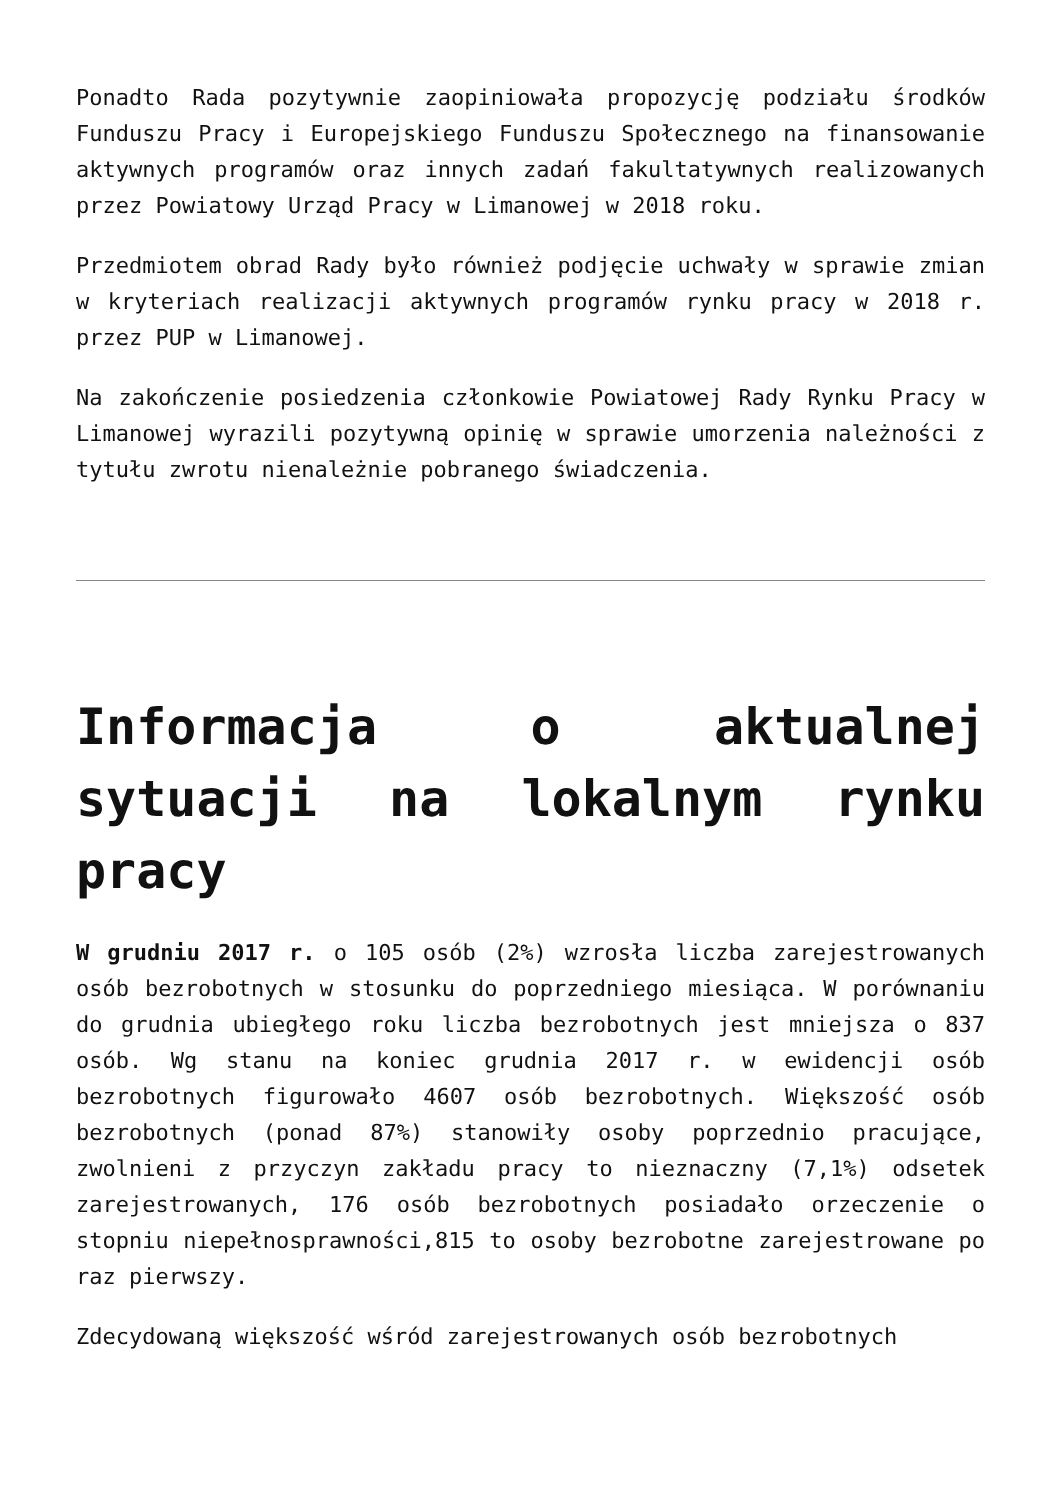Ponadto Rada pozytywnie zaopiniowała propozycję podziału środków Funduszu Pracy i Europejskiego Funduszu Społecznego na finansowanie aktywnych programów oraz innych zadań fakultatywnych realizowanych przez Powiatowy Urząd Pracy w Limanowej w 2018 roku.
Przedmiotem obrad Rady było również podjęcie uchwały w sprawie zmian w kryteriach realizacji aktywnych programów rynku pracy w 2018 r. przez PUP w Limanowej.
Na zakończenie posiedzenia członkowie Powiatowej Rady Rynku Pracy w Limanowej wyrazili pozytywną opinię w sprawie umorzenia należności z tytułu zwrotu nienależnie pobranego świadczenia.
Informacja o aktualnej sytuacji na lokalnym rynku pracy
W grudniu 2017 r. o 105 osób (2%) wzrosła liczba zarejestrowanych osób bezrobotnych w stosunku do poprzedniego miesiąca. W porównaniu do grudnia ubiegłego roku liczba bezrobotnych jest mniejsza o 837 osób. Wg stanu na koniec grudnia 2017 r. w ewidencji osób bezrobotnych figurowało 4607 osób bezrobotnych. Większość osób bezrobotnych (ponad 87%) stanowiły osoby poprzednio pracujące, zwolnieni z przyczyn zakładu pracy to nieznaczny (7,1%) odsetek zarejestrowanych, 176 osób bezrobotnych posiadało orzeczenie o stopniu niepełnosprawności,815 to osoby bezrobotne zarejestrowane po raz pierwszy.
Zdecydowaną większość wśród zarejestrowanych osób bezrobotnych